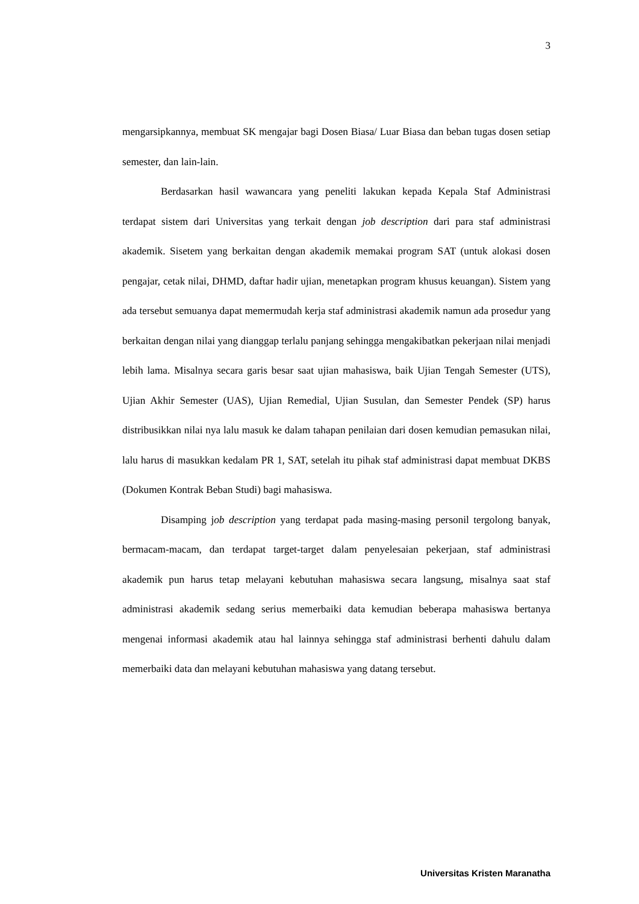3
mengarsipkannya, membuat SK mengajar bagi Dosen Biasa/ Luar Biasa dan beban tugas dosen setiap semester, dan lain-lain.
Berdasarkan hasil wawancara yang peneliti lakukan kepada Kepala Staf Administrasi terdapat sistem dari Universitas yang terkait dengan job description dari para staf administrasi akademik. Sisetem yang berkaitan dengan akademik memakai program SAT (untuk alokasi dosen pengajar, cetak nilai, DHMD, daftar hadir ujian, menetapkan program khusus keuangan). Sistem yang ada tersebut semuanya dapat memermudah kerja staf administrasi akademik namun ada prosedur yang berkaitan dengan nilai yang dianggap terlalu panjang sehingga mengakibatkan pekerjaan nilai menjadi lebih lama. Misalnya secara garis besar saat ujian mahasiswa, baik Ujian Tengah Semester (UTS), Ujian Akhir Semester (UAS), Ujian Remedial, Ujian Susulan, dan Semester Pendek (SP) harus distribusikkan nilai nya lalu masuk ke dalam tahapan penilaian dari dosen kemudian pemasukan nilai, lalu harus di masukkan kedalam PR 1, SAT, setelah itu pihak staf administrasi dapat membuat DKBS (Dokumen Kontrak Beban Studi) bagi mahasiswa.
Disamping job description yang terdapat pada masing-masing personil tergolong banyak, bermacam-macam, dan terdapat target-target dalam penyelesaian pekerjaan, staf administrasi akademik pun harus tetap melayani kebutuhan mahasiswa secara langsung, misalnya saat staf administrasi akademik sedang serius memerbaiki data kemudian beberapa mahasiswa bertanya mengenai informasi akademik atau hal lainnya sehingga staf administrasi berhenti dahulu dalam memerbaiki data dan melayani kebutuhan mahasiswa yang datang tersebut.
Universitas Kristen Maranatha